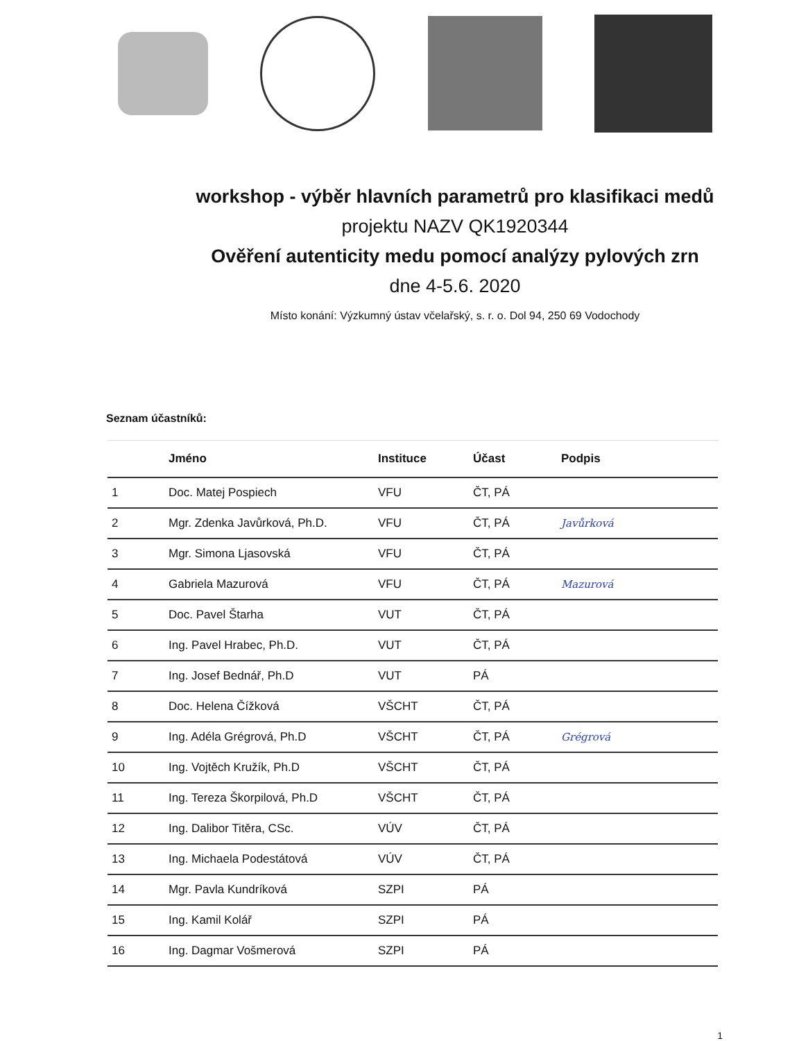workshop - výběr hlavních parametrů pro klasifikaci medů
projektu NAZV QK1920344
Ověření autenticity medu pomocí analýzy pylových zrn
dne 4-5.6. 2020
Místo konání: Výzkumný ústav včelařský, s. r. o. Dol 94, 250 69 Vodochody
Seznam účastníků:
| | Jméno | Instituce | Účast | Podpis |
| --- | --- | --- | --- | --- |
| 1 | Doc. Matej Pospiech | VFU | ČT, PÁ | |
| 2 | Mgr. Zdenka Javůrková, Ph.D. | VFU | ČT, PÁ | Javůrková |
| 3 | Mgr. Simona Ljasovská | VFU | ČT, PÁ | |
| 4 | Gabriela Mazurová | VFU | ČT, PÁ | Mazurová |
| 5 | Doc. Pavel Štarha | VUT | ČT, PÁ | |
| 6 | Ing. Pavel Hrabec, Ph.D. | VUT | ČT, PÁ | |
| 7 | Ing. Josef Bednář, Ph.D | VUT | PÁ | |
| 8 | Doc. Helena Čížková | VŠCHT | ČT, PÁ | |
| 9 | Ing. Adéla Grégrová, Ph.D | VŠCHT | ČT, PÁ | Grégrová |
| 10 | Ing. Vojtěch Kružík, Ph.D | VŠCHT | ČT, PÁ | |
| 11 | Ing. Tereza Škorpilová, Ph.D | VŠCHT | ČT, PÁ | |
| 12 | Ing. Dalibor Titěra, CSc. | VÚV | ČT, PÁ | |
| 13 | Ing. Michaela Podestátová | VÚV | ČT, PÁ | |
| 14 | Mgr. Pavla Kundríková | SZPI | PÁ | |
| 15 | Ing. Kamil Kolář | SZPI | PÁ | |
| 16 | Ing. Dagmar Vošmerová | SZPI | PÁ | |
1